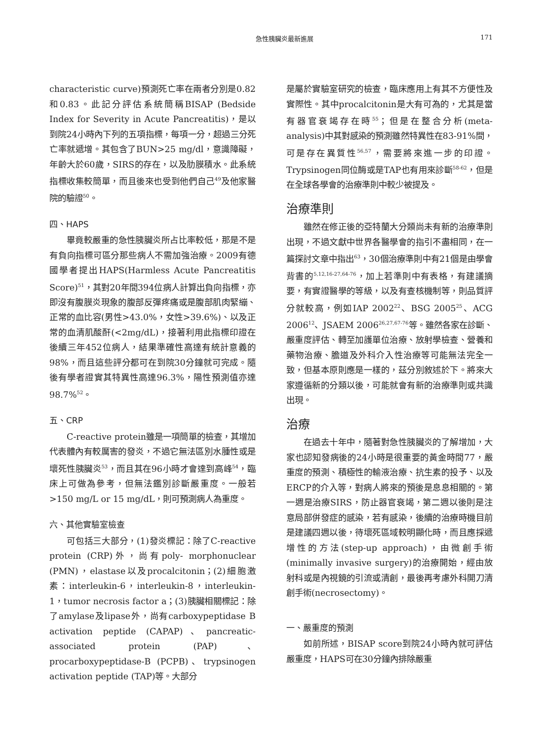急性胰臟炎最新進展 171
characteristic curve)預測死亡率在兩者分別是0.82和0.83。此記分評估系統簡稱BISAP (Bedside Index for Severity in Acute Pancreatitis)，是以到院24小時內下列的五項指標，每項一分，超過三分死亡率就遞增。其包含了BUN>25 mg/dl，意識障礙，年齡大於60歲，SIRS的存在，以及肋膜積水。此系統指標收集較簡單，而且後來也受到他們自己<sup>49</sup>及他家醫院的驗證<sup>50</sup>。
四、HAPS
畢竟較嚴重的急性胰臟炎所占比率較低，那是不是有負向指標可區分那些病人不需加強治療。2009有德國學者提出HAPS(Harmless Acute Pancreatitis Score)<sup>51</sup>，其對20年間394位病人計算出負向指標，亦即沒有腹膜炎現象的腹部反彈疼痛或是腹部肌肉緊繃、正常的血比容(男性>43.0%，女性>39.6%)、以及正常的血清肌酸酐(<2mg/dL)，接著利用此指標印證在後續三年452位病人，結果準確性高達有統計意義的98%，而且這些評分都可在到院30分鐘就可完成。隨後有學者證實其特異性高達96.3%，陽性預測值亦達98.7%<sup>52</sup>。
五、CRP
C-reactive protein雖是一項簡單的檢查，其增加代表體內有較厲害的發炎，不過它無法區別水腫性或是壞死性胰臟炎<sup>53</sup>，而且其在96小時才會達到高峰<sup>54</sup>，臨床上可做為參考，但無法鑑別診斷嚴重度。一般若>150 mg/L or 15 mg/dL，則可預測病人為重度。
六、其他實驗室檢查
可包括三大部分，(1)發炎標記：除了C-reactive protein (CRP)外，尚有poly- morphonuclear (PMN)，elastase以及procalcitonin；(2)細胞激素：interleukin-6，interleukin-8，interleukin-1，tumor necrosis factor a；(3)胰臟相關標記：除了amylase及lipase外，尚有carboxypeptidase B activation peptide (CAPAP)、pancreatic-associated protein (PAP)、procarboxypeptidase-B (PCPB)、trypsinogen activation peptide (TAP)等。大部分
是屬於實驗室研究的檢查，臨床應用上有其不方便性及實際性。其中procalcitonin是大有可為的，尤其是當有器官衰竭存在時<sup>55</sup>；但是在整合分析(meta-analysis)中其對感染的預測雖然特異性在83-91%間，可是存在異質性<sup>56,57</sup>，需要將來進一步的印證。Trypsinogen同位酶或是TAP也有用來診斷<sup>58-62</sup>，但是在全球各學會的治療準則中較少被提及。
治療準則
雖然在修正後的亞特蘭大分類尚未有新的治療準則出現，不過文獻中世界各醫學會的指引不盡相同，在一篇探討文章中指出<sup>63</sup>，30個治療準則中有21個是由學會背書的<sup>5,12,16-27,64-76</sup>，加上若準則中有表格，有建議摘要，有實證醫學的等級，以及有查核機制等，則品質評分就較高，例如IAP 2002<sup>22</sup>、BSG 2005<sup>25</sup>、ACG 2006<sup>12</sup>、JSAEM 2006<sup>26,27,67-76</sup>等。雖然各家在診斷、嚴重度評估、轉至加護單位治療、放射學檢查、營養和藥物治療、膽道及外科介入性治療等可能無法完全一致，但基本原則應是一樣的，茲分別敘述於下。將來大家遵循新的分類以後，可能就會有新的治療準則或共識出現。
治療
在過去十年中，隨著對急性胰臟炎的了解增加，大家也認知發病後的24小時是很重要的黃金時間77，嚴重度的預測、積極性的輸液治療、抗生素的投予、以及ERCP的介入等，對病人將來的預後是息息相關的。第一週是治療SIRS，防止器官衰竭，第二週以後則是注意局部併發症的感染，若有感染，後續的治療時機目前是建議四週以後，待壞死區域較明顯化時，而且應採遞增性的方法(step-up approach)，由微創手術(minimally invasive surgery)的治療開始，經由放射科或是內視鏡的引流或清創，最後再考慮外科開刀清創手術(necrosectomy)。
一、嚴重度的預測
如前所述，BISAP score到院24小時內就可評估嚴重度，HAPS可在30分鐘內排除嚴重